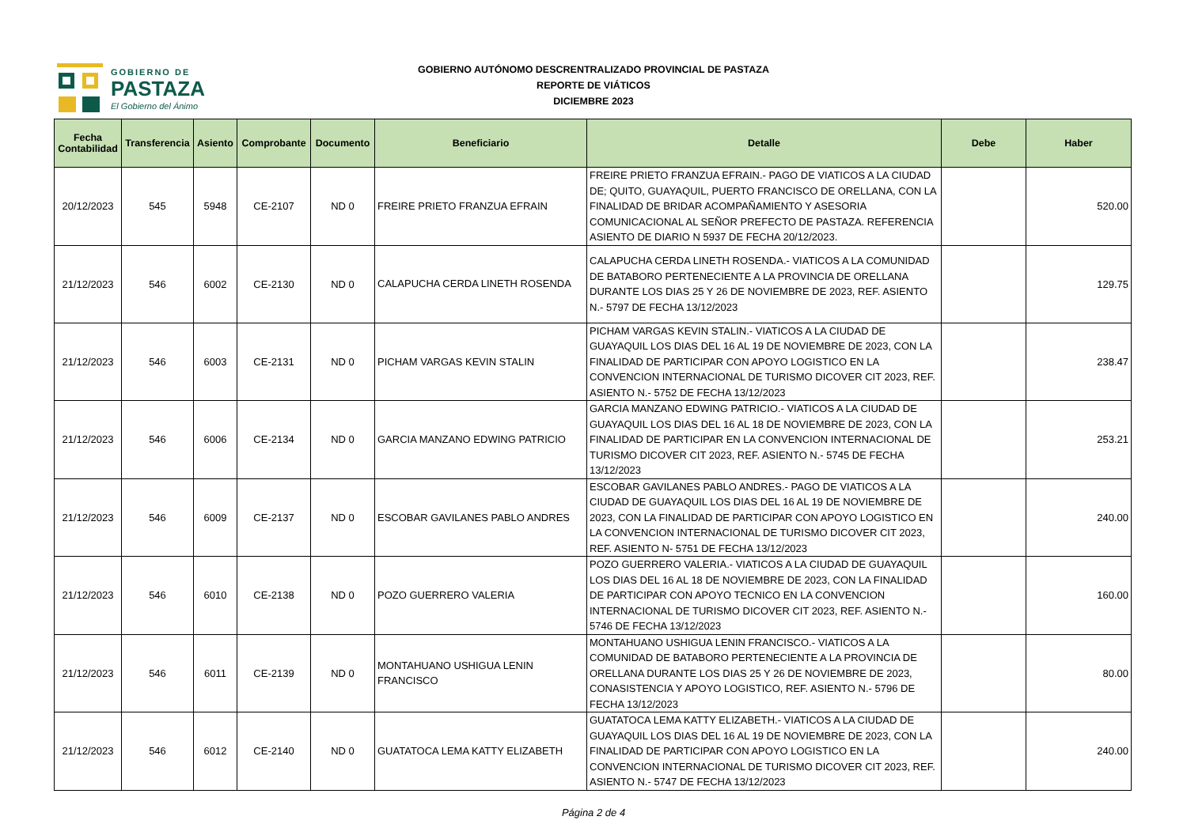GOBIERNO DE
PASTAZA
El Gobierno del Ánimo
GOBIERNO AUTÓNOMO DESCRENTRALIZADO PROVINCIAL DE PASTAZA
REPORTE DE VIÁTICOS
DICIEMBRE 2023
| Fecha Contabilidad | Transferencia | Asiento | Comprobante | Documento | Beneficiario | Detalle | Debe | Haber |
| --- | --- | --- | --- | --- | --- | --- | --- | --- |
| 20/12/2023 | 545 | 5948 | CE-2107 | ND 0 | FREIRE PRIETO FRANZUA EFRAIN | FREIRE PRIETO FRANZUA EFRAIN.- PAGO DE VIATICOS A LA CIUDAD DE; QUITO, GUAYAQUIL, PUERTO FRANCISCO DE ORELLANA, CON LA FINALIDAD DE BRIDAR ACOMPAÑAMIENTO Y ASESORIA COMUNICACIONAL AL SEÑOR PREFECTO DE PASTAZA. REFERENCIA ASIENTO DE DIARIO N 5937 DE FECHA 20/12/2023. | | 520.00 |
| 21/12/2023 | 546 | 6002 | CE-2130 | ND 0 | CALAPUCHA CERDA LINETH ROSENDA | CALAPUCHA CERDA LINETH ROSENDA.- VIATICOS A LA COMUNIDAD DE BATABORO PERTENECIENTE A LA PROVINCIA DE ORELLANA DURANTE LOS DIAS 25 Y 26 DE NOVIEMBRE DE 2023, REF. ASIENTO N.- 5797 DE FECHA 13/12/2023 | | 129.75 |
| 21/12/2023 | 546 | 6003 | CE-2131 | ND 0 | PICHAM VARGAS KEVIN STALIN | PICHAM VARGAS KEVIN STALIN.- VIATICOS A LA CIUDAD DE GUAYAQUIL LOS DIAS DEL 16 AL 19 DE NOVIEMBRE DE 2023, CON LA FINALIDAD DE PARTICIPAR CON APOYO LOGISTICO EN LA CONVENCION INTERNACIONAL DE TURISMO DICOVER CIT 2023, REF. ASIENTO N.- 5752 DE FECHA 13/12/2023 | | 238.47 |
| 21/12/2023 | 546 | 6006 | CE-2134 | ND 0 | GARCIA MANZANO EDWING PATRICIO | GARCIA MANZANO EDWING PATRICIO.- VIATICOS A LA CIUDAD DE GUAYAQUIL LOS DIAS DEL 16 AL 18 DE NOVIEMBRE DE 2023, CON LA FINALIDAD DE PARTICIPAR EN LA CONVENCION INTERNACIONAL DE TURISMO DICOVER CIT 2023, REF. ASIENTO N.- 5745 DE FECHA 13/12/2023 | | 253.21 |
| 21/12/2023 | 546 | 6009 | CE-2137 | ND 0 | ESCOBAR GAVILANES PABLO ANDRES | ESCOBAR GAVILANES PABLO ANDRES.- PAGO DE VIATICOS A LA CIUDAD DE GUAYAQUIL LOS DIAS DEL 16 AL 19 DE NOVIEMBRE DE 2023, CON LA FINALIDAD DE PARTICIPAR CON APOYO LOGISTICO EN LA CONVENCION INTERNACIONAL DE TURISMO DICOVER CIT 2023, REF. ASIENTO N- 5751 DE FECHA 13/12/2023 | | 240.00 |
| 21/12/2023 | 546 | 6010 | CE-2138 | ND 0 | POZO GUERRERO VALERIA | POZO GUERRERO VALERIA.- VIATICOS A LA CIUDAD DE GUAYAQUIL LOS DIAS DEL 16 AL 18 DE NOVIEMBRE DE 2023, CON LA FINALIDAD DE PARTICIPAR CON APOYO TECNICO EN LA CONVENCION INTERNACIONAL DE TURISMO DICOVER CIT 2023, REF. ASIENTO N.- 5746 DE FECHA 13/12/2023 | | 160.00 |
| 21/12/2023 | 546 | 6011 | CE-2139 | ND 0 | MONTAHUANO USHIGUA LENIN FRANCISCO | MONTAHUANO USHIGUA LENIN FRANCISCO.- VIATICOS A LA COMUNIDAD DE BATABORO PERTENECIENTE A LA PROVINCIA DE ORELLANA DURANTE LOS DIAS 25 Y 26 DE NOVIEMBRE DE 2023, CONASISTENCIA Y APOYO LOGISTICO, REF. ASIENTO N.- 5796 DE FECHA 13/12/2023 | | 80.00 |
| 21/12/2023 | 546 | 6012 | CE-2140 | ND 0 | GUATATOCA LEMA KATTY ELIZABETH | GUATATOCA LEMA KATTY ELIZABETH.- VIATICOS A LA CIUDAD DE GUAYAQUIL LOS DIAS DEL 16 AL 19 DE NOVIEMBRE DE 2023, CON LA FINALIDAD DE PARTICIPAR CON APOYO LOGISTICO EN LA CONVENCION INTERNACIONAL DE TURISMO DICOVER CIT 2023, REF. ASIENTO N.- 5747 DE FECHA 13/12/2023 | | 240.00 |
Página 2 de 4